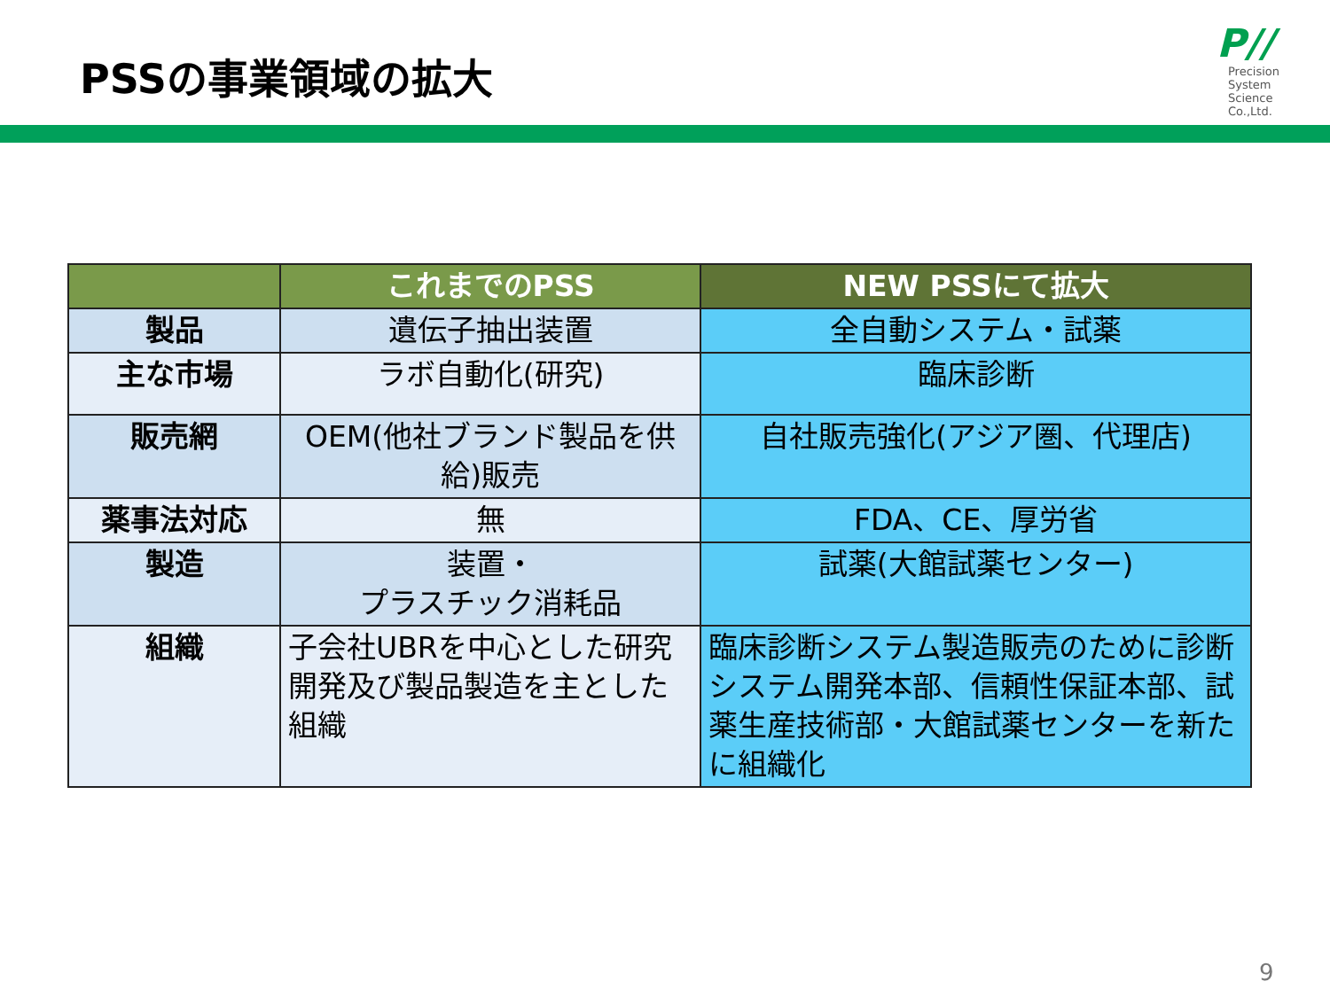PSSの事業領域の拡大
P//
Precision
System
Science
Co.,Ltd.
| | これまでのPSS | NEW PSSにて拡大 |
| --- | --- | --- |
| 製品 | 遺伝子抽出装置 | 全自動システム・試薬 |
| 主な市場 | ラボ自動化(研究) | 臨床診断 |
| 販売網 | OEM(他社ブランド製品を供給)販売 | 自社販売強化(アジア圏、代理店) |
| 薬事法対応 | 無 | FDA、CE、厚労省 |
| 製造 | 装置・ プラスチック消耗品 | 試薬(大館試薬センター) |
| 組織 | 子会社UBRを中心とした研究開発及び製品製造を主とした組織 | 臨床診断システム製造販売のために診断システム開発本部、信頼性保証本部、試薬生産技術部・大館試薬センターを新たに組織化 |
9